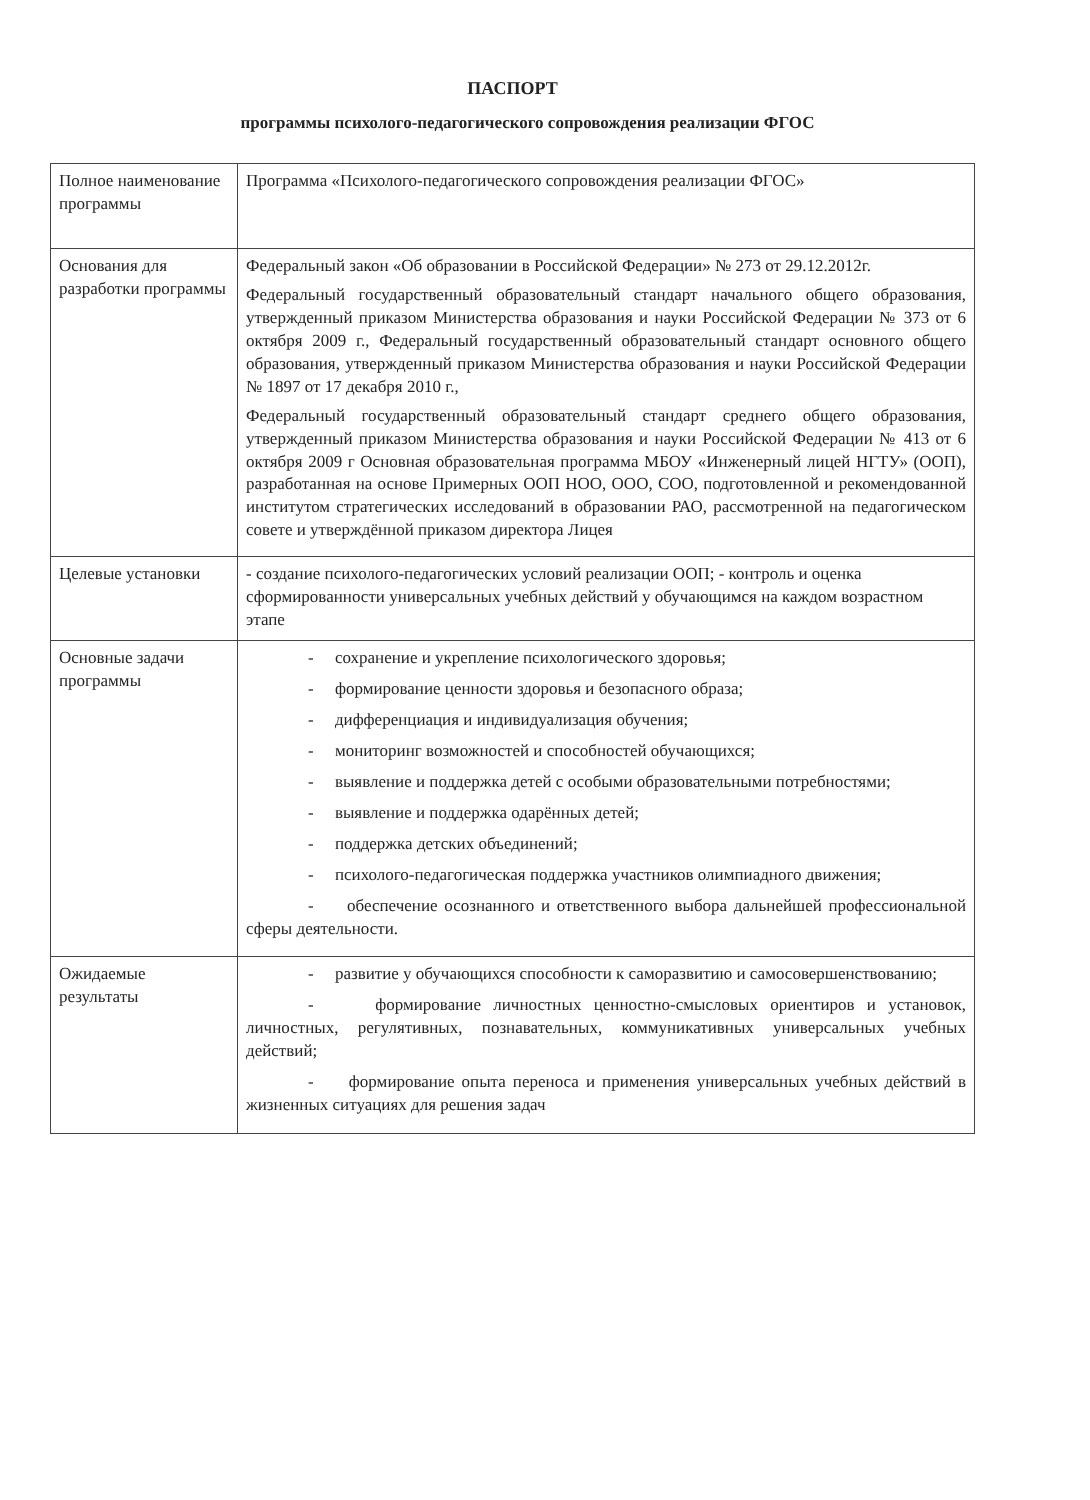ПАСПОРТ
программы психолого-педагогического сопровождения реализации ФГОС
| Полное наименование программы | Программа «Психолого-педагогического сопровождения реализации ФГОС» |
| Основания для разработки программы | Федеральный закон «Об образовании в Российской Федерации» № 273 от 29.12.2012г. Федеральный государственный образовательный стандарт начального общего образования, утвержденный приказом Министерства образования и науки Российской Федерации № 373 от 6 октября 2009 г., Федеральный государственный образовательный стандарт основного общего образования, утвержденный приказом Министерства образования и науки Российской Федерации № 1897 от 17 декабря 2010 г., Федеральный государственный образовательный стандарт среднего общего образования, утвержденный приказом Министерства образования и науки Российской Федерации № 413 от 6 октября 2009 г Основная образовательная программа МБОУ «Инженерный лицей НГТУ» (ООП), разработанная на основе Примерных ООП НОО, ООО, СОО, подготовленной и рекомендованной институтом стратегических исследований в образовании РАО, рассмотренной на педагогическом совете и утверждённой приказом директора Лицея |
| Целевые установки | - создание психолого-педагогических условий реализации ООП; - контроль и оценка сформированности универсальных учебных действий у обучающимся на каждом возрастном этапе |
| Основные задачи программы | - сохранение и укрепление психологического здоровья; - формирование ценности здоровья и безопасного образа; - дифференциация и индивидуализация обучения; - мониторинг возможностей и способностей обучающихся; - выявление и поддержка детей с особыми образовательными потребностями; - выявление и поддержка одарённых детей; - поддержка детских объединений; - психолого-педагогическая поддержка участников олимпиадного движения; - обеспечение осознанного и ответственного выбора дальнейшей профессиональной сферы деятельности. |
| Ожидаемые результаты | - развитие у обучающихся способности к саморазвитию и самосовершенствованию; - формирование личностных ценностно-смысловых ориентиров и установок, личностных, регулятивных, познавательных, коммуникативных универсальных учебных действий; - формирование опыта переноса и применения универсальных учебных действий в жизненных ситуациях для решения задач |